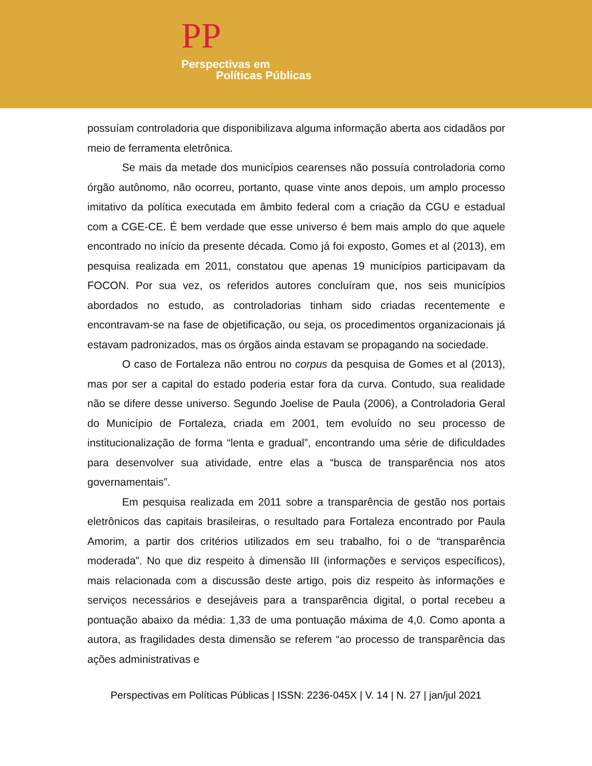PP
Perspectivas em
Políticas Públicas
possuíam controladoria que disponibilizava alguma informação aberta aos cidadãos por meio de ferramenta eletrônica.
Se mais da metade dos municípios cearenses não possuía controladoria como órgão autônomo, não ocorreu, portanto, quase vinte anos depois, um amplo processo imitativo da política executada em âmbito federal com a criação da CGU e estadual com a CGE-CE. É bem verdade que esse universo é bem mais amplo do que aquele encontrado no início da presente década. Como já foi exposto, Gomes et al (2013), em pesquisa realizada em 2011, constatou que apenas 19 municípios participavam da FOCON. Por sua vez, os referidos autores concluíram que, nos seis municípios abordados no estudo, as controladorias tinham sido criadas recentemente e encontravam-se na fase de objetificação, ou seja, os procedimentos organizacionais já estavam padronizados, mas os órgãos ainda estavam se propagando na sociedade.
O caso de Fortaleza não entrou no corpus da pesquisa de Gomes et al (2013), mas por ser a capital do estado poderia estar fora da curva. Contudo, sua realidade não se difere desse universo. Segundo Joelise de Paula (2006), a Controladoria Geral do Município de Fortaleza, criada em 2001, tem evoluído no seu processo de institucionalização de forma “lenta e gradual”, encontrando uma série de dificuldades para desenvolver sua atividade, entre elas a “busca de transparência nos atos governamentais”.
Em pesquisa realizada em 2011 sobre a transparência de gestão nos portais eletrônicos das capitais brasileiras, o resultado para Fortaleza encontrado por Paula Amorim, a partir dos critérios utilizados em seu trabalho, foi o de “transparência moderada”. No que diz respeito à dimensão III (informações e serviços específicos), mais relacionada com a discussão deste artigo, pois diz respeito às informações e serviços necessários e desejáveis para a transparência digital, o portal recebeu a pontuação abaixo da média: 1,33 de uma pontuação máxima de 4,0. Como aponta a autora, as fragilidades desta dimensão se referem “ao processo de transparência das ações administrativas e
Perspectivas em Políticas Públicas | ISSN: 2236-045X | V. 14 | N. 27 | jan/jul 2021